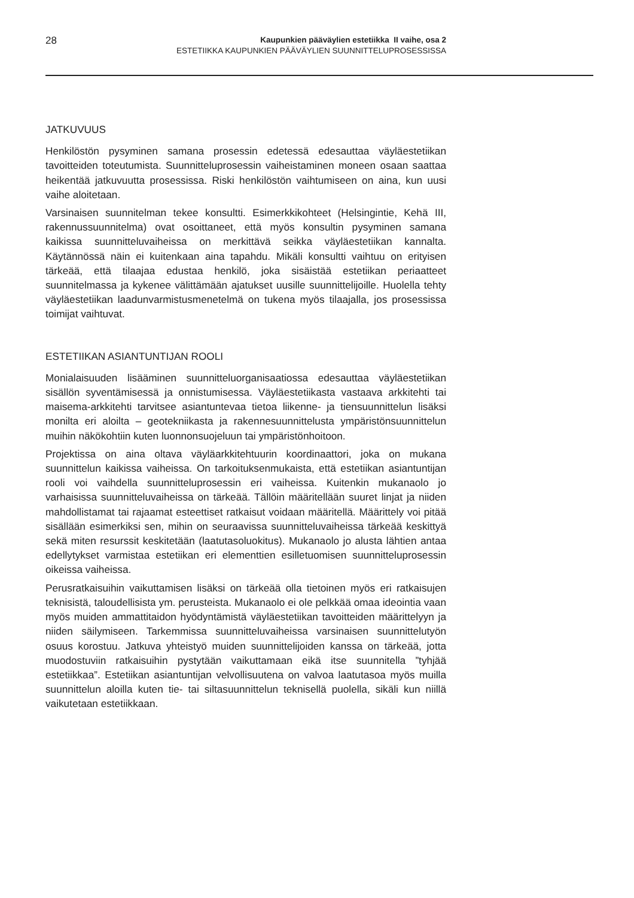28
Kaupunkien pääväylien estetiikka II vaihe, osa 2
ESTETIIKKA KAUPUNKIEN PÄÄVÄYLIEN SUUNNITTELUPROSESSISSA
JATKUVUUS
Henkilöstön pysyminen samana prosessin edetessä edesauttaa väyläestetiikan tavoitteiden toteutumista. Suunnitteluprosessin vaiheistaminen moneen osaan saattaa heikentää jatkuvuutta prosessissa. Riski henkilöstön vaihtumiseen on aina, kun uusi vaihe aloitetaan.
Varsinaisen suunnitelman tekee konsultti. Esimerkkikohteet (Helsingintie, Kehä III, rakennussuunnitelma) ovat osoittaneet, että myös konsultin pysyminen samana kaikissa suunnitteluvaiheissa on merkittävä seikka väyläestetiikan kannalta. Käytännössä näin ei kuitenkaan aina tapahdu. Mikäli konsultti vaihtuu on erityisen tärkeää, että tilaajaa edustaa henkilö, joka sisäistää estetiikan periaatteet suunnitelmassa ja kykenee välittämään ajatukset uusille suunnittelijoille. Huolella tehty väyläestetiikan laadunvarmistusmenetelmä on tukena myös tilaajalla, jos prosessissa toimijat vaihtuvat.
ESTETIIKAN ASIANTUNTIJAN ROOLI
Monialaisuuden lisääminen suunnitteluorganisaatiossa edesauttaa väyläestetiikan sisällön syventämisessä ja onnistumisessa. Väyläestetiikasta vastaava arkkitehti tai maisema-arkkitehti tarvitsee asiantuntevaa tietoa liikenne- ja tiensuunnittelun lisäksi monilta eri aloilta – geotekniikasta ja rakennesuunnittelusta ympäristönsuunnittelun muihin näkökohtiin kuten luonnonsuojeluun tai ympäristönhoitoon.
Projektissa on aina oltava väyläarkkitehtuurin koordinaattori, joka on mukana suunnittelun kaikissa vaiheissa. On tarkoituksenmukaista, että estetiikan asiantuntijan rooli voi vaihdella suunnitteluprosessin eri vaiheissa. Kuitenkin mukanaolo jo varhaisissa suunnitteluvaiheissa on tärkeää. Tällöin määritellään suuret linjat ja niiden mahdollistamat tai rajaamat esteettiset ratkaisut voidaan määritellä. Määrittely voi pitää sisällään esimerkiksi sen, mihin on seuraavissa suunnitteluvaiheissa tärkeää keskittyä sekä miten resurssit keskitetään (laatutasoluokitus). Mukanaolo jo alusta lähtien antaa edellytykset varmistaa estetiikan eri elementtien esilletuomisen suunnitteluprosessin oikeissa vaiheissa.
Perusratkaisuihin vaikuttamisen lisäksi on tärkeää olla tietoinen myös eri ratkaisujen teknisistä, taloudellisista ym. perusteista. Mukanaolo ei ole pelkkää omaa ideointia vaan myös muiden ammattitaidon hyödyntämistä väyläestetiikan tavoitteiden määrittelyyn ja niiden säilymiseen. Tarkemmissa suunnitteluvaiheissa varsinaisen suunnittelutyön osuus korostuu. Jatkuva yhteistyö muiden suunnittelijoiden kanssa on tärkeää, jotta muodostuviin ratkaisuihin pystytään vaikuttamaan eikä itse suunnitella ”tyhjää estetiikkaa”. Estetiikan asiantuntijan velvollisuutena on valvoa laatutasoa myös muilla suunnittelun aloilla kuten tie- tai siltasuunnittelun teknisellä puolella, sikäli kun niillä vaikutetaan estetiikkaan.